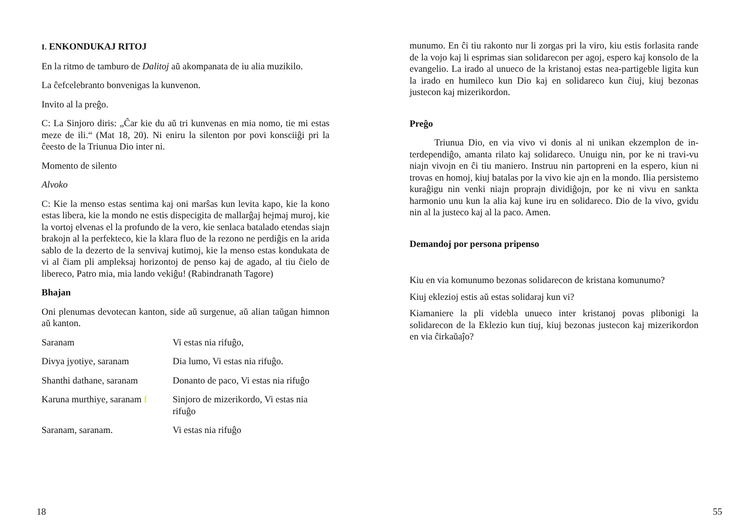I. ENKONDUKAJ RITOJ
En la ritmo de tamburo de Dalitoj aŭ akompanata de iu alia muzikilo.
La ĉefcelebranto bonvenigas la kunvenon.
Invito al la preĝo.
C: La Sinjoro diris: „Ĉar kie du aŭ tri kunvenas en mia nomo, tie mi estas meze de ili.“ (Mat 18, 20). Ni eniru la silenton por povi konsciiĝi pri la ĉeesto de la Triunua Dio inter ni.
Momento de silento
Alvoko
C: Kie la menso estas sentima kaj oni marŝas kun levita kapo, kie la kono estas libera, kie la mondo ne estis dispecigita de mallarĝaj hejmaj muroj, kie la vortoj elvenas el la profundo de la vero, kie senlaca batalado etendas siajn brakojn al la perfekteco, kie la klara fluo de la rezono ne perdiĝis en la arida sablo de la dezerto de la senvivaj kutimoj, kie la menso estas kondukata de vi al ĉiam pli ampleksaj horizontoj de penso kaj de agado, al tiu ĉielo de libereco, Patro mia, mia lando vekiĝu! (Rabindranath Tagore)
Bhajan
Oni plenumas devotecan kanton, side aŭ surgenue, aŭ alian taŭgan himnon aŭ kanton.
| Saranam | Vi estas nia rifuĝo, |
| Divya jyotiye, saranam | Dia lumo, Vi estas nia rifuĝo. |
| Shanthi dathane, saranam | Donanto de paco, Vi estas nia rifuĝo |
| Karuna murthiye, saranam f | Sinjoro de mizerikordo, Vi estas nia rifuĝo |
| Saranam, saranam. | Vi estas nia rifuĝo |
18
munumo. En ĉi tiu rakonto nur li zorgas pri la viro, kiu estis forlasita rande de la vojo kaj li esprimas sian solidarecon per agoj, espero kaj konsolo de la evangelio. La irado al unueco de la kristanoj estas nea-partigeble ligita kun la irado en humileco kun Dio kaj en solidareco kun ĉiuj, kiuj bezonas justecon kaj mizerikordon.
Preĝo
Triunua Dio, en via vivo vi donis al ni unikan ekzemplon de in-terdependiĝo, amanta rilato kaj solidareco. Unuigu nin, por ke ni travi-vu niajn vivojn en ĉi tiu maniero. Instruu nin partopreni en la espero, kiun ni trovas en homoj, kiuj batalas por la vivo kie ajn en la mondo. Ilia persistemo kuraĝigu nin venki niajn proprajn dividiĝojn, por ke ni vivu en sankta harmonio unu kun la alia kaj kune iru en solidareco. Dio de la vivo, gvidu nin al la justeco kaj al la paco. Amen.
Demandoj por persona pripenso
Kiu en via komunumo bezonas solidarecon de kristana komunumo?
Kiuj eklezioj estis aŭ estas solidaraj kun vi?
Kiamaniere la pli videbla unueco inter kristanoj povas plibonigi la solidarecon de la Eklezio kun tiuj, kiuj bezonas justecon kaj mizerikordon en via ĉirkaŭaĵo?
55